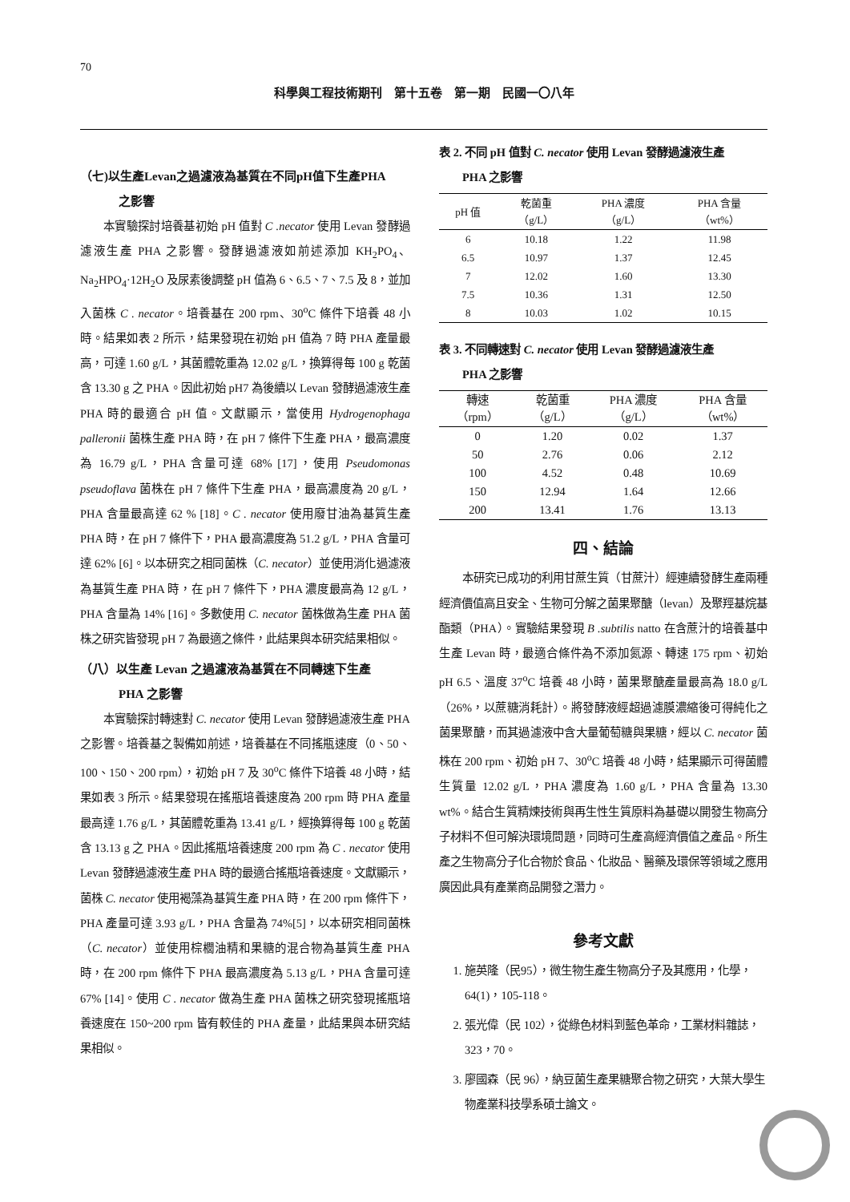70
科學與工程技術期刊　第十五卷　第一期　民國一〇八年
（七)以生產Levan之過濾液為基質在不同pH值下生產PHA
之影響
本實驗探討培養基初始 pH 值對 C .necator 使用 Levan 發酵過濾液生產 PHA 之影響。發酵過濾液如前述添加 KH<sub>2</sub>PO<sub>4</sub>、Na<sub>2</sub>HPO<sub>4</sub>·12H<sub>2</sub>O 及尿素後調整 pH 值為 6、6.5、7、7.5 及 8，並加入菌株 C . necator。培養基在 200 rpm、30<sup>o</sup>C 條件下培養 48 小時。結果如表 2 所示，結果發現在初始 pH 值為 7 時 PHA 產量最高，可達 1.60 g/L，其菌體乾重為 12.02 g/L，換算得每 100 g 乾菌含 13.30 g 之 PHA。因此初始 pH7 為後續以 Levan 發酵過濾液生產 PHA 時的最適合 pH 值。文獻顯示，當使用 Hydrogenophaga palleronii 菌株生產 PHA 時，在 pH 7 條件下生產 PHA，最高濃度為 16.79 g/L，PHA 含量可達 68% [17]，使用 Pseudomonas pseudoflava 菌株在 pH 7 條件下生產 PHA，最高濃度為 20 g/L，PHA 含量最高達 62 % [18]。C . necator 使用廢甘油為基質生產 PHA 時，在 pH 7 條件下，PHA 最高濃度為 51.2 g/L，PHA 含量可達 62% [6]。以本研究之相同菌株（C. necator）並使用消化過濾液為基質生產 PHA 時，在 pH 7 條件下，PHA 濃度最高為 12 g/L，PHA 含量為 14% [16]。多數使用 C. necator 菌株做為生產 PHA 菌株之研究皆發現 pH 7 為最適之條件，此結果與本研究結果相似。
（八）以生產 Levan 之過濾液為基質在不同轉速下生產
PHA 之影響
本實驗探討轉速對 C. necator 使用 Levan 發酵過濾液生產 PHA 之影響。培養基之製備如前述，培養基在不同搖瓶速度（0、50、100、150、200 rpm），初始 pH 7 及 30<sup>o</sup>C 條件下培養 48 小時，結果如表 3 所示。結果發現在搖瓶培養速度為 200 rpm 時 PHA 產量最高達 1.76 g/L，其菌體乾重為 13.41 g/L，經換算得每 100 g 乾菌含 13.13 g 之 PHA。因此搖瓶培養速度 200 rpm 為 C . necator 使用 Levan 發酵過濾液生產 PHA 時的最適合搖瓶培養速度。文獻顯示，菌株 C. necator 使用褐藻為基質生產 PHA 時，在 200 rpm 條件下，PHA 產量可達 3.93 g/L，PHA 含量為 74%[5]，以本研究相同菌株（C. necator）並使用棕櫚油精和果糖的混合物為基質生產 PHA 時，在 200 rpm 條件下 PHA 最高濃度為 5.13 g/L，PHA 含量可達 67% [14]。使用 C . necator 做為生產 PHA 菌株之研究發現搖瓶培養速度在 150~200 rpm 皆有較佳的 PHA 產量，此結果與本研究結果相似。
表 2. 不同 pH 值對 C. necator 使用 Levan 發酵過濾液生產
PHA 之影響
| pH 值 | 乾菌重 （g/L） | PHA 濃度 （g/L） | PHA 含量 （wt%） |
| --- | --- | --- | --- |
| 6 | 10.18 | 1.22 | 11.98 |
| 6.5 | 10.97 | 1.37 | 12.45 |
| 7 | 12.02 | 1.60 | 13.30 |
| 7.5 | 10.36 | 1.31 | 12.50 |
| 8 | 10.03 | 1.02 | 10.15 |
表 3. 不同轉速對 C. necator 使用 Levan 發酵過濾液生產
PHA 之影響
| 轉速 （rpm） | 乾菌重 （g/L） | PHA 濃度 （g/L） | PHA 含量 （wt%） |
| --- | --- | --- | --- |
| 0 | 1.20 | 0.02 | 1.37 |
| 50 | 2.76 | 0.06 | 2.12 |
| 100 | 4.52 | 0.48 | 10.69 |
| 150 | 12.94 | 1.64 | 12.66 |
| 200 | 13.41 | 1.76 | 13.13 |
四、結論
本研究已成功的利用甘蔗生質（甘蔗汁）經連續發酵生產兩種經濟價值高且安全、生物可分解之菌果聚醣（levan）及聚羥基烷基酯類（PHA）。實驗結果發現 B .subtilis natto 在含蔗汁的培養基中生產 Levan 時，最適合條件為不添加氮源、轉速 175 rpm、初始 pH 6.5、溫度 37<sup>o</sup>C 培養 48 小時，菌果聚醣產量最高為 18.0 g/L（26%，以蔗糖消耗計）。將發酵液經超過濾膜濃縮後可得純化之菌果聚醣，而其過濾液中含大量葡萄糖與果糖，經以 C. necator 菌株在 200 rpm、初始 pH 7、30<sup>o</sup>C 培養 48 小時，結果顯示可得菌體生質量 12.02 g/L，PHA 濃度為 1.60 g/L，PHA 含量為 13.30 wt%。結合生質精煉技術與再生性生質原料為基礎以開發生物高分子材料不但可解決環境問題，同時可生產高經濟價值之產品。所生產之生物高分子化合物於食品、化妝品、醫藥及環保等領域之應用廣因此具有產業商品開發之潛力。
參考文獻
1. 施英隆（民95），微生物生產生物高分子及其應用，化學，64(1)，105-118。
2. 張光偉（民 102），從綠色材料到藍色革命，工業材料雜誌，323，70。
3. 廖國森（民 96），納豆菌生產果糖聚合物之研究，大葉大學生物產業科技學系碩士論文。